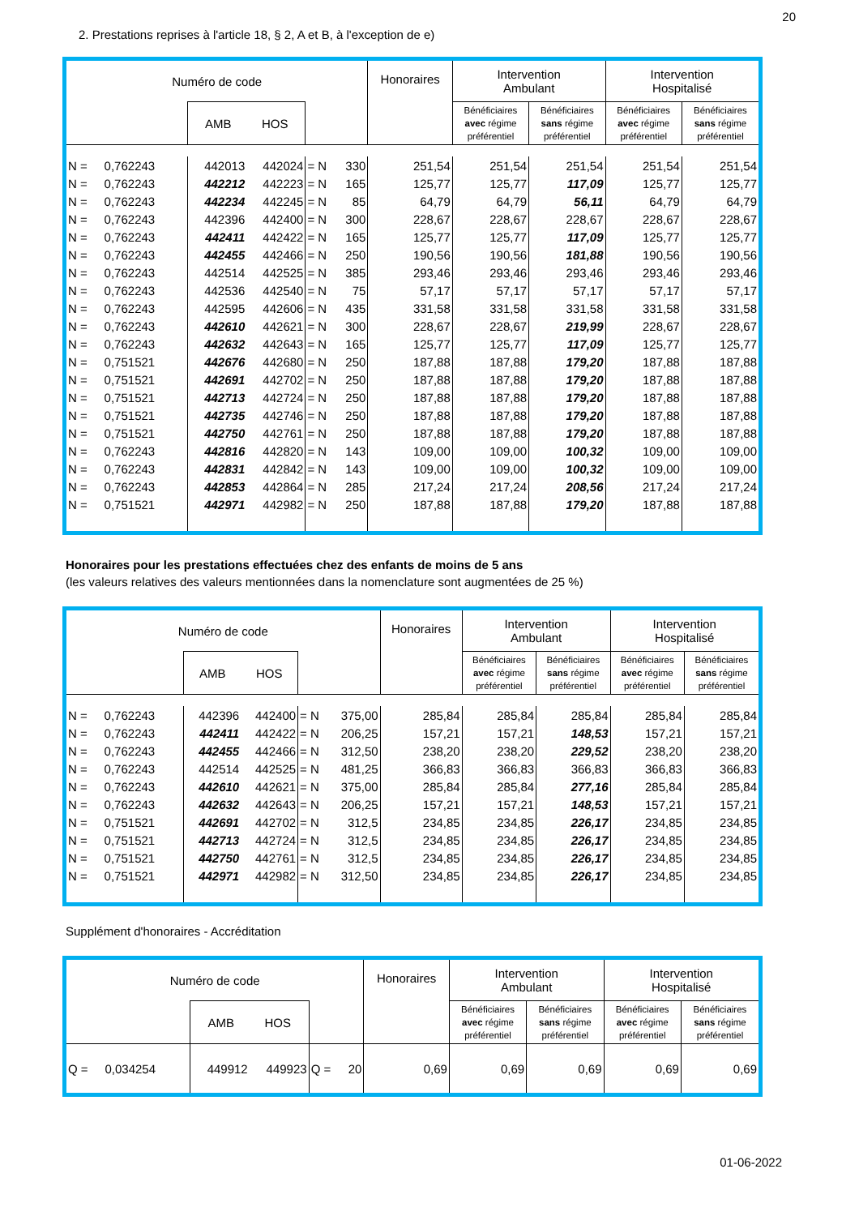20
2. Prestations reprises à l'article 18, § 2, A et B, à l'exception de e)
| Numéro de code | | | | | Honoraires | Intervention Ambulant | | Intervention Hospitalisé | |
| --- | --- | --- | --- | --- | --- | --- | --- | --- | --- |
| | AMB HOS | | | | | Bénéficiaires avec régime préférentiel | Bénéficiaires sans régime préférentiel | Bénéficiaires avec régime préférentiel | Bénéficiaires sans régime préférentiel |
| N = 0,762243 | 442013 | 442024 | = N | 330 | 251,54 | 251,54 | 251,54 | 251,54 | 251,54 |
| N = 0,762243 | 442212 | 442223 | = N | 165 | 125,77 | 125,77 | 117,09 | 125,77 | 125,77 |
| N = 0,762243 | 442234 | 442245 | = N | 85 | 64,79 | 64,79 | 56,11 | 64,79 | 64,79 |
| N = 0,762243 | 442396 | 442400 | = N | 300 | 228,67 | 228,67 | 228,67 | 228,67 | 228,67 |
| N = 0,762243 | 442411 | 442422 | = N | 165 | 125,77 | 125,77 | 117,09 | 125,77 | 125,77 |
| N = 0,762243 | 442455 | 442466 | = N | 250 | 190,56 | 190,56 | 181,88 | 190,56 | 190,56 |
| N = 0,762243 | 442514 | 442525 | = N | 385 | 293,46 | 293,46 | 293,46 | 293,46 | 293,46 |
| N = 0,762243 | 442536 | 442540 | = N | 75 | 57,17 | 57,17 | 57,17 | 57,17 | 57,17 |
| N = 0,762243 | 442595 | 442606 | = N | 435 | 331,58 | 331,58 | 331,58 | 331,58 | 331,58 |
| N = 0,762243 | 442610 | 442621 | = N | 300 | 228,67 | 228,67 | 219,99 | 228,67 | 228,67 |
| N = 0,762243 | 442632 | 442643 | = N | 165 | 125,77 | 125,77 | 117,09 | 125,77 | 125,77 |
| N = 0,751521 | 442676 | 442680 | = N | 250 | 187,88 | 187,88 | 179,20 | 187,88 | 187,88 |
| N = 0,751521 | 442691 | 442702 | = N | 250 | 187,88 | 187,88 | 179,20 | 187,88 | 187,88 |
| N = 0,751521 | 442713 | 442724 | = N | 250 | 187,88 | 187,88 | 179,20 | 187,88 | 187,88 |
| N = 0,751521 | 442735 | 442746 | = N | 250 | 187,88 | 187,88 | 179,20 | 187,88 | 187,88 |
| N = 0,751521 | 442750 | 442761 | = N | 250 | 187,88 | 187,88 | 179,20 | 187,88 | 187,88 |
| N = 0,762243 | 442816 | 442820 | = N | 143 | 109,00 | 109,00 | 100,32 | 109,00 | 109,00 |
| N = 0,762243 | 442831 | 442842 | = N | 143 | 109,00 | 109,00 | 100,32 | 109,00 | 109,00 |
| N = 0,762243 | 442853 | 442864 | = N | 285 | 217,24 | 217,24 | 208,56 | 217,24 | 217,24 |
| N = 0,751521 | 442971 | 442982 | = N | 250 | 187,88 | 187,88 | 179,20 | 187,88 | 187,88 |
Honoraires pour les prestations effectuées chez des enfants de moins de 5 ans
(les valeurs relatives des valeurs mentionnées dans la nomenclature sont augmentées de 25 %)
| Numéro de code | | | | | Honoraires | Intervention Ambulant | | Intervention Hospitalisé | |
| --- | --- | --- | --- | --- | --- | --- | --- | --- | --- |
| | AMB HOS | | | | | Bénéficiaires avec régime préférentiel | Bénéficiaires sans régime préférentiel | Bénéficiaires avec régime préférentiel | Bénéficiaires sans régime préférentiel |
| N = 0,762243 | 442396 | 442400 | = N | 375,00 | 285,84 | 285,84 | 285,84 | 285,84 | 285,84 |
| N = 0,762243 | 442411 | 442422 | = N | 206,25 | 157,21 | 157,21 | 148,53 | 157,21 | 157,21 |
| N = 0,762243 | 442455 | 442466 | = N | 312,50 | 238,20 | 238,20 | 229,52 | 238,20 | 238,20 |
| N = 0,762243 | 442514 | 442525 | = N | 481,25 | 366,83 | 366,83 | 366,83 | 366,83 | 366,83 |
| N = 0,762243 | 442610 | 442621 | = N | 375,00 | 285,84 | 285,84 | 277,16 | 285,84 | 285,84 |
| N = 0,762243 | 442632 | 442643 | = N | 206,25 | 157,21 | 157,21 | 148,53 | 157,21 | 157,21 |
| N = 0,751521 | 442691 | 442702 | = N | 312,5 | 234,85 | 234,85 | 226,17 | 234,85 | 234,85 |
| N = 0,751521 | 442713 | 442724 | = N | 312,5 | 234,85 | 234,85 | 226,17 | 234,85 | 234,85 |
| N = 0,751521 | 442750 | 442761 | = N | 312,5 | 234,85 | 234,85 | 226,17 | 234,85 | 234,85 |
| N = 0,751521 | 442971 | 442982 | = N | 312,50 | 234,85 | 234,85 | 226,17 | 234,85 | 234,85 |
Supplément d'honoraires - Accréditation
| Numéro de code | | | | | Honoraires | Intervention Ambulant | | Intervention Hospitalisé | |
| --- | --- | --- | --- | --- | --- | --- | --- | --- | --- |
| | AMB HOS | | | | | Bénéficiaires avec régime préférentiel | Bénéficiaires sans régime préférentiel | Bénéficiaires avec régime préférentiel | Bénéficiaires sans régime préférentiel |
| Q = 0,034254 | 449912 | 449923 | Q = | 20 | 0,69 | 0,69 | 0,69 | 0,69 | 0,69 |
01-06-2022